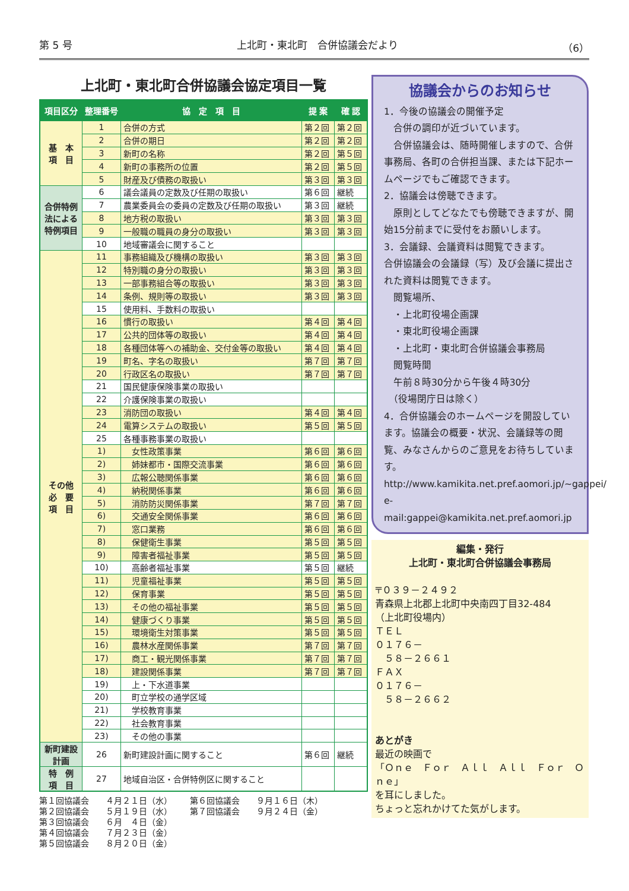第 5 号 上北町・東北町　合併協議会だより （6）
上北町・東北町合併協議会協定項目一覧
| 項目区分 | 整理番号 | 協 定 項 目 | 提 案 | 確 認 |
| --- | --- | --- | --- | --- |
| 基 本 項 目 | 1 | 合併の方式 | 第２回 | 第２回 |
| | 2 | 合併の期日 | 第２回 | 第２回 |
| | 3 | 新町の名称 | 第２回 | 第５回 |
| | 4 | 新町の事務所の位置 | 第２回 | 第５回 |
| | 5 | 財産及び債務の取扱い | 第３回 | 第３回 |
| 合併特例法による特例項目 | 6 | 議会議員の定数及び任期の取扱い | 第６回 | 継続 |
| | 7 | 農業委員会の委員の定数及び任期の取扱い | 第３回 | 継続 |
| | 8 | 地方税の取扱い | 第３回 | 第３回 |
| | 9 | 一般職の職員の身分の取扱い | 第３回 | 第３回 |
| | 10 | 地域審議会に関すること | | |
| その他 必 要 項 目 | 11 | 事務組織及び機構の取扱い | 第３回 | 第３回 |
| | 12 | 特別職の身分の取扱い | 第３回 | 第３回 |
| | 13 | 一部事務組合等の取扱い | 第３回 | 第３回 |
| | 14 | 条例、規則等の取扱い | 第３回 | 第３回 |
| | 15 | 使用料、手数料の取扱い | | |
| | 16 | 慣行の取扱い | 第４回 | 第４回 |
| | 17 | 公共的団体等の取扱い | 第４回 | 第４回 |
| | 18 | 各種団体等への補助金、交付金等の取扱い | 第４回 | 第４回 |
| | 19 | 町名、字名の取扱い | 第７回 | 第７回 |
| | 20 | 行政区名の取扱い | 第７回 | 第７回 |
| | 21 | 国民健康保険事業の取扱い | | |
| | 22 | 介護保険事業の取扱い | | |
| | 23 | 消防団の取扱い | 第４回 | 第４回 |
| | 24 | 電算システムの取扱い | 第５回 | 第５回 |
| | 25 | 各種事務事業の取扱い | | |
| | 1) | 女性政策事業 | 第６回 | 第６回 |
| | 2) | 姉妹都市・国際交流事業 | 第６回 | 第６回 |
| | 3) | 広報公聴関係事業 | 第６回 | 第６回 |
| | 4) | 納税関係事業 | 第６回 | 第６回 |
| | 5) | 消防防災関係事業 | 第７回 | 第７回 |
| | 6) | 交通安全関係事業 | 第６回 | 第６回 |
| | 7) | 窓口業務 | 第６回 | 第６回 |
| | 8) | 保健衛生事業 | 第５回 | 第５回 |
| | 9) | 障害者福祉事業 | 第５回 | 第５回 |
| | 10) | 高齢者福祉事業 | 第５回 | 継続 |
| | 11) | 児童福祉事業 | 第５回 | 第５回 |
| | 12) | 保育事業 | 第５回 | 第５回 |
| | 13) | その他の福祉事業 | 第５回 | 第５回 |
| | 14) | 健康づくり事業 | 第５回 | 第５回 |
| | 15) | 環境衛生対策事業 | 第５回 | 第５回 |
| | 16) | 農林水産関係事業 | 第７回 | 第７回 |
| | 17) | 商工・観光関係事業 | 第７回 | 第７回 |
| | 18) | 建設関係事業 | 第７回 | 第７回 |
| | 19) | 上・下水道事業 | | |
| | 20) | 町立学校の通学区域 | | |
| | 21) | 学校教育事業 | | |
| | 22) | 社会教育事業 | | |
| | 23) | その他の事業 | | |
| 新町建設計画 | 26 | 新町建設計画に関すること | 第６回 | 継続 |
| 特 例 項 目 | 27 | 地域自治区・合併特例区に関すること | | |
第１回協議会　　４月２１日（水）
第２回協議会　　５月１９日（水）
第３回協議会　　６月　４日（金）
第４回協議会　　７月２３日（金）
第５回協議会　　８月２０日（金）
第６回協議会　　９月１６日（木）
第７回協議会　　９月２４日（金）
協議会からのお知らせ
1．今後の協議会の開催予定
　合併の調印が近づいています。
　合併協議会は、随時開催しますので、合併事務局、各町の合併担当課、または下記ホームページでもご確認できます。
2．協議会は傍聴できます。
　原則としてどなたでも傍聴できますが、開始15分前までに受付をお願いします。
3．会議録、会議資料は閲覧できます。
合併協議会の会議録（写）及び会議に提出された資料は閲覧できます。
　閲覧場所、
　・上北町役場企画課
　・東北町役場企画課
　・上北町・東北町合併協議会事務局
　閲覧時間
　午前８時30分から午後４時30分
　（役場閉庁日は除く）
4．合併協議会のホームページを開設しています。協議会の概要・状況、会議録等の閲覧、みなさんからのご意見をお待ちしています。
http://www.kamikita.net.pref.aomori.jp/~gappei/
e-mail:gappei@kamikita.net.pref.aomori.jp
編集・発行
上北町・東北町合併協議会事務局
〒０３９－２４９２
青森県上北郡上北町中央南四丁目32-484
（上北町役場内）
ＴＥＬ
０１７６－
　５８－２６６１
ＦＡＸ
０１７６－
　５８－２６６２
あとがき
最近の映画で
「Ｏｎｅ　Ｆｏｒ　Ａｌｌ　Ａｌｌ　Ｆｏｒ　Ｏｎｅ」
を耳にしました。
ちょっと忘れかけてた気がします。